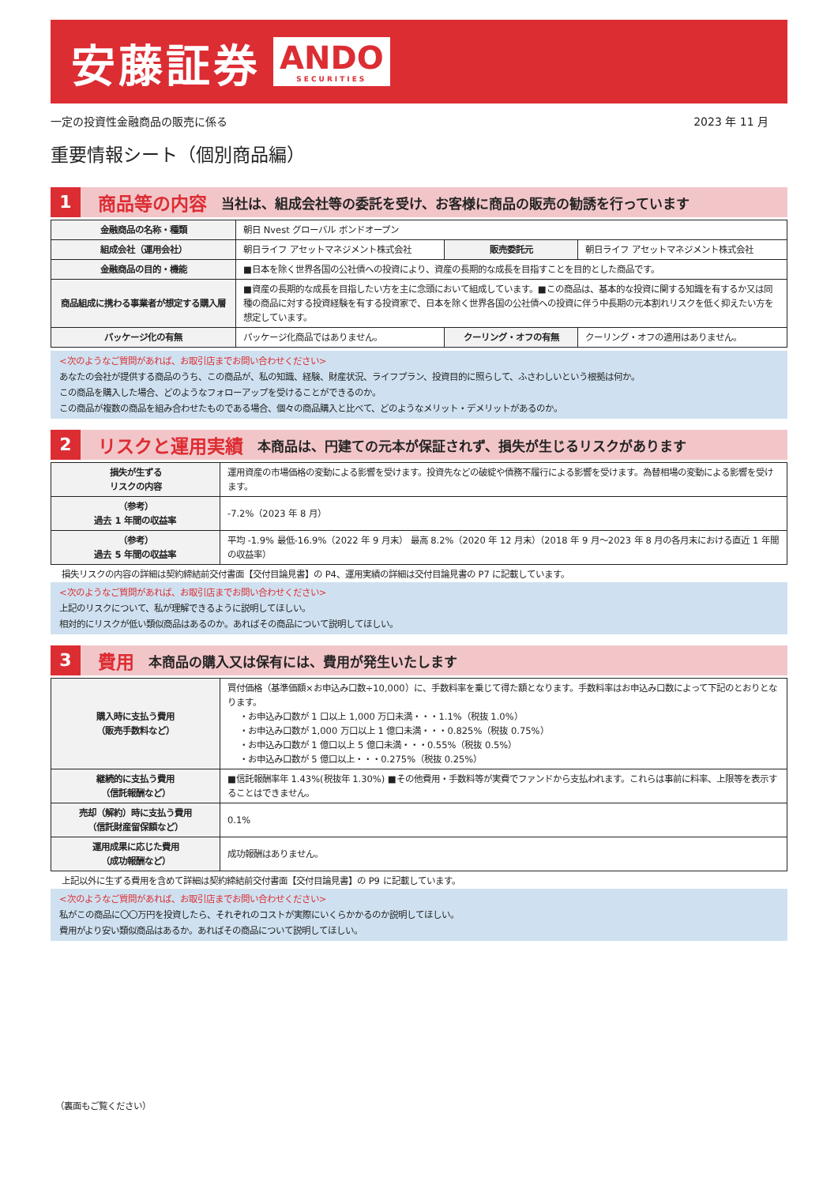安藤証券 ANDO
SECURITIES
一定の投資性金融商品の販売に係る 2023 年 11 月
重要情報シート（個別商品編）
1 商品等の内容 当社は、組成会社等の委託を受け、お客様に商品の販売の勧誘を行っています
| 金融商品の名称・種類 | 朝日 Nvest グローバル ボンドオープン | | |
| 組成会社（運用会社） | 朝日ライフ アセットマネジメント株式会社 | 販売委託元 | 朝日ライフ アセットマネジメント株式会社 |
| 金融商品の目的・機能 | ■日本を除く世界各国の公社債への投資により、資産の長期的な成長を目指すことを目的とした商品です。 | | |
| 商品組成に携わる事業者が想定する購入層 | ■資産の長期的な成長を目指したい方を主に念頭において組成しています。■この商品は、基本的な投資に関する知識を有するか又は同種の商品に対する投資経験を有する投資家で、日本を除く世界各国の公社債への投資に伴う中長期の元本割れリスクを低く抑えたい方を想定しています。 | | |
| パッケージ化の有無 | パッケージ化商品ではありません。 | クーリング・オフの有無 | クーリング・オフの適用はありません。 |
<次のようなご質問があれば、お取引店までお問い合わせください>
あなたの会社が提供する商品のうち、この商品が、私の知識、経験、財産状況、ライフプラン、投資目的に照らして、ふさわしいという根拠は何か。
この商品を購入した場合、どのようなフォローアップを受けることができるのか。
この商品が複数の商品を組み合わせたものである場合、個々の商品購入と比べて、どのようなメリット・デメリットがあるのか。
2 リスクと運用実績 本商品は、円建ての元本が保証されず、損失が生じるリスクがあります
| 損失が生ずる リスクの内容 | 運用資産の市場価格の変動による影響を受けます。投資先などの破綻や債務不履行による影響を受けます。為替相場の変動による影響を受けます。 |
| （参考） 過去 1 年間の収益率 | -7.2%（2023 年 8 月） |
| （参考） 過去 5 年間の収益率 | 平均 -1.9% 最低-16.9%（2022 年 9 月末） 最高 8.2%（2020 年 12 月末）（2018 年 9 月～2023 年 8 月の各月末における直近 1 年間の収益率） |
損失リスクの内容の詳細は契約締結前交付書面【交付目論見書】の P4、運用実績の詳細は交付目論見書の P7 に記載しています。
<次のようなご質問があれば、お取引店までお問い合わせください>
上記のリスクについて、私が理解できるように説明してほしい。
相対的にリスクが低い類似商品はあるのか。あればその商品について説明してほしい。
3 費用 本商品の購入又は保有には、費用が発生いたします
| 購入時に支払う費用 （販売手数料など） | 買付価格（基準価額×お申込み口数÷10,000）に、手数料率を乗じて得た額となります。手数料率はお申込み口数によって下記のとおりとなります。 ・お申込み口数が 1 口以上 1,000 万口未満・・・1.1%（税抜 1.0%） ・お申込み口数が 1,000 万口以上 1 億口未満・・・0.825%（税抜 0.75%） ・お申込み口数が 1 億口以上 5 億口未満・・・0.55%（税抜 0.5%） ・お申込み口数が 5 億口以上・・・0.275%（税抜 0.25%） |
| 継続的に支払う費用 （信託報酬など） | ■信託報酬率年 1.43%(税抜年 1.30%) ■その他費用・手数料等が実費でファンドから支払われます。これらは事前に料率、上限等を表示することはできません。 |
| 売却（解約）時に支払う費用 （信託財産留保額など） | 0.1% |
| 運用成果に応じた費用 （成功報酬など） | 成功報酬はありません。 |
上記以外に生ずる費用を含めて詳細は契約締結前交付書面【交付目論見書】の P9 に記載しています。
<次のようなご質問があれば、お取引店までお問い合わせください>
私がこの商品に〇〇万円を投資したら、それぞれのコストが実際にいくらかかるのか説明してほしい。
費用がより安い類似商品はあるか。あればその商品について説明してほしい。
（裏面もご覧ください）